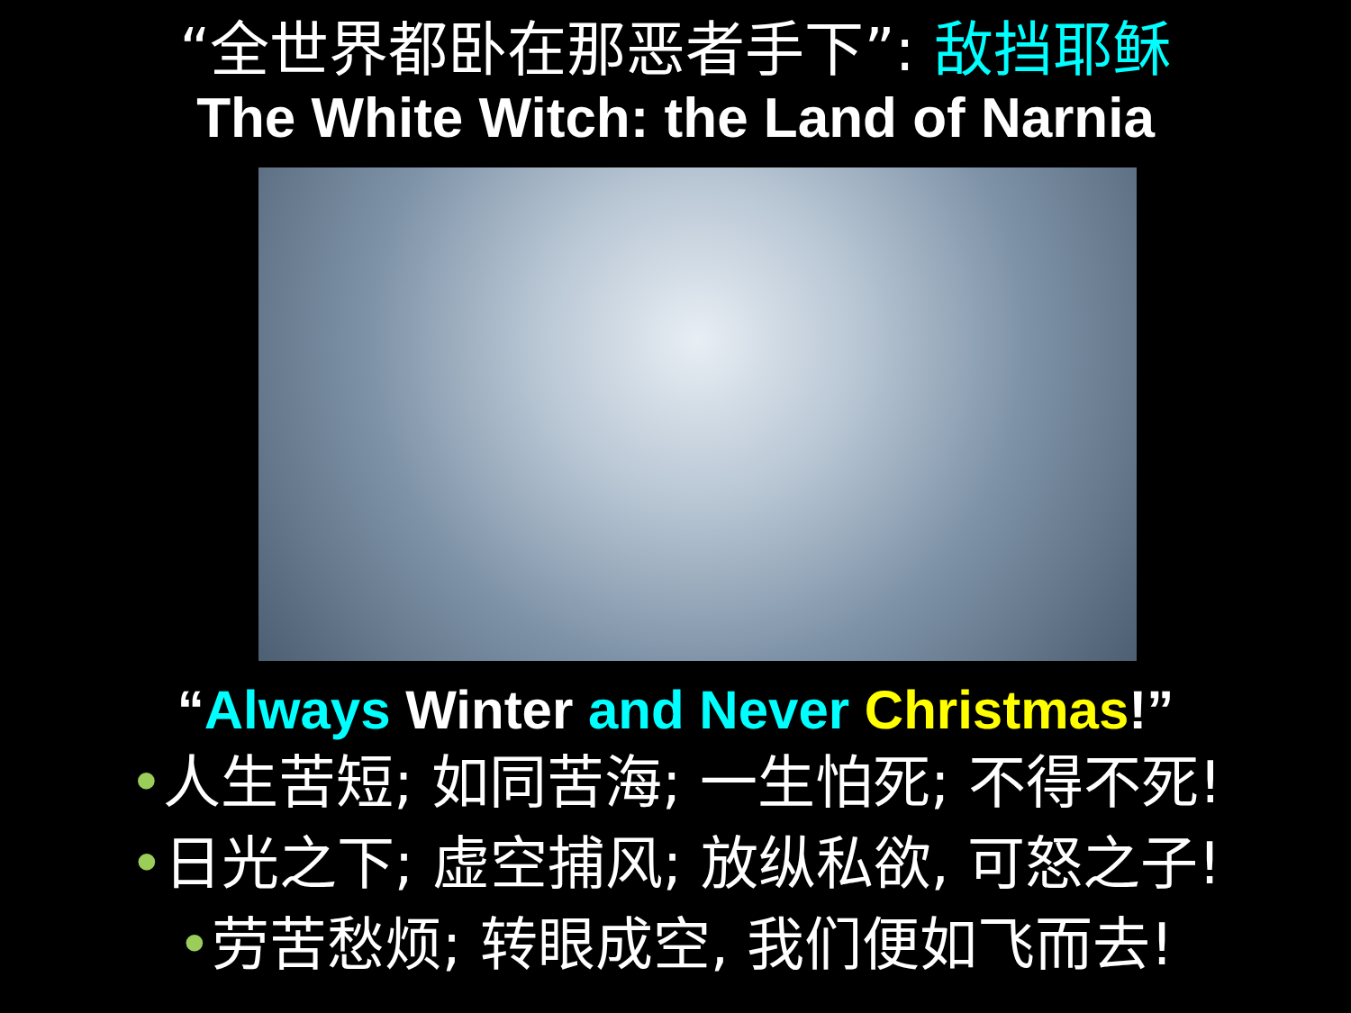“全世界都卧在那恶者手下”: 敌挡耶稣
The White Witch: the Land of Narnia
“Always Winter and Never Christmas!”
•人生苦短; 如同苦海; 一生怕死; 不得不死!
•日光之下; 虚空捕风; 放纵私欲, 可怒之子!
•劳苦愁烦; 转眼成空, 我们便如飞而去!